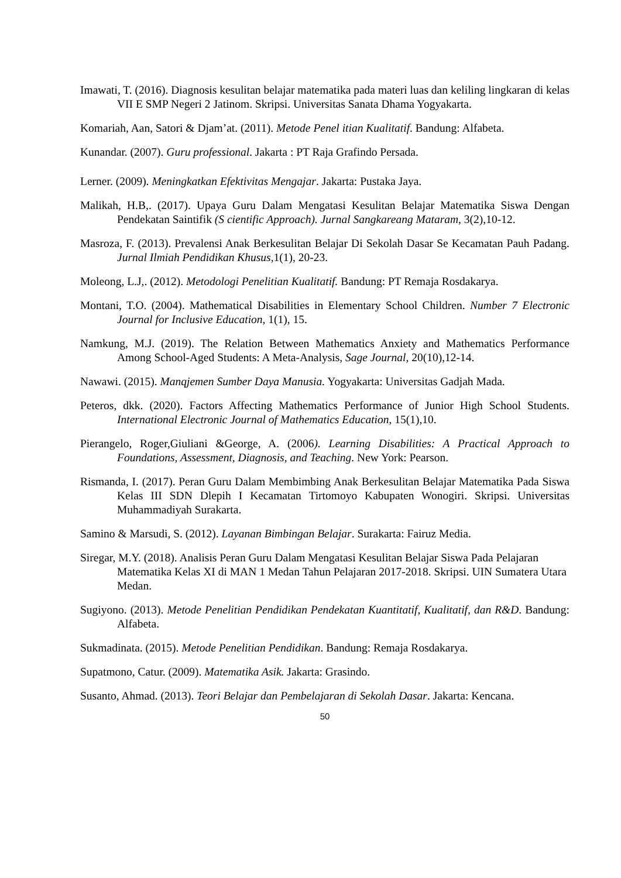Imawati, T. (2016). Diagnosis kesulitan belajar matematika pada materi luas dan keliling lingkaran di kelas VII E SMP Negeri 2 Jatinom. Skripsi. Universitas Sanata Dhama Yogyakarta.
Komariah, Aan, Satori & Djam’at. (2011). Metode Penel itian Kualitatif. Bandung: Alfabeta.
Kunandar. (2007). Guru professional. Jakarta : PT Raja Grafindo Persada.
Lerner. (2009). Meningkatkan Efektivitas Mengajar. Jakarta: Pustaka Jaya.
Malikah, H.B,. (2017). Upaya Guru Dalam Mengatasi Kesulitan Belajar Matematika Siswa Dengan Pendekatan Saintifik (S cientific Approach). Jurnal Sangkareang Mataram, 3(2),10-12.
Masroza, F. (2013). Prevalensi Anak Berkesulitan Belajar Di Sekolah Dasar Se Kecamatan Pauh Padang. Jurnal Ilmiah Pendidikan Khusus, 1(1), 20-23.
Moleong, L.J,. (2012). Metodologi Penelitian Kualitatif. Bandung: PT Remaja Rosdakarya.
Montani, T.O. (2004). Mathematical Disabilities in Elementary School Children. Number 7 Electronic Journal for Inclusive Education, 1(1), 15.
Namkung, M.J. (2019). The Relation Between Mathematics Anxiety and Mathematics Performance Among School-Aged Students: A Meta-Analysis, Sage Journal, 20(10),12-14.
Nawawi. (2015). Manqjemen Sumber Daya Manusia. Yogyakarta: Universitas Gadjah Mada.
Peteros, dkk. (2020). Factors Affecting Mathematics Performance of Junior High School Students. International Electronic Journal of Mathematics Education, 15(1),10.
Pierangelo, Roger,Giuliani &George, A. (2006). Learning Disabilities: A Practical Approach to Foundations, Assessment, Diagnosis, and Teaching. New York: Pearson.
Rismanda, I. (2017). Peran Guru Dalam Membimbing Anak Berkesulitan Belajar Matematika Pada Siswa Kelas III SDN Dlepih I Kecamatan Tirtomoyo Kabupaten Wonogiri. Skripsi. Universitas Muhammadiyah Surakarta.
Samino & Marsudi, S. (2012). Layanan Bimbingan Belajar. Surakarta: Fairuz Media.
Siregar, M.Y. (2018). Analisis Peran Guru Dalam Mengatasi Kesulitan Belajar Siswa Pada Pelajaran Matematika Kelas XI di MAN 1 Medan Tahun Pelajaran 2017-2018. Skripsi. UIN Sumatera Utara Medan.
Sugiyono. (2013). Metode Penelitian Pendidikan Pendekatan Kuantitatif, Kualitatif, dan R&D. Bandung: Alfabeta.
Sukmadinata. (2015). Metode Penelitian Pendidikan. Bandung: Remaja Rosdakarya.
Supatmono, Catur. (2009). Matematika Asik. Jakarta: Grasindo.
Susanto, Ahmad. (2013). Teori Belajar dan Pembelajaran di Sekolah Dasar. Jakarta: Kencana.
50